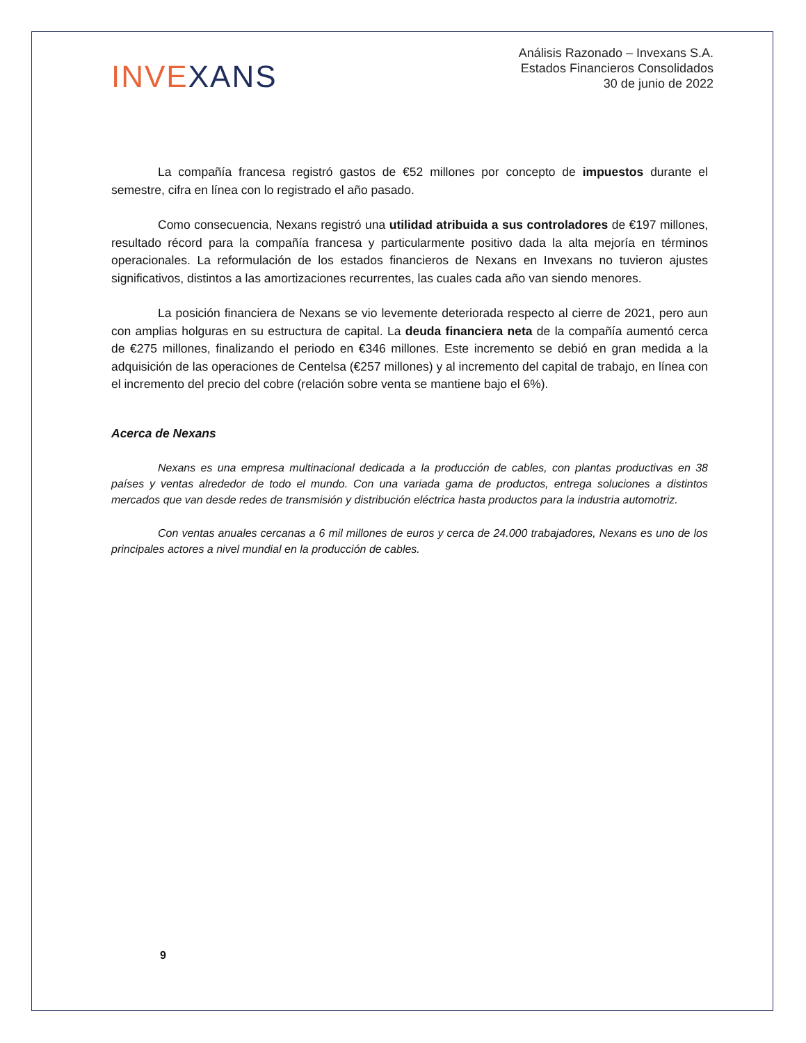INVEXANS
Análisis Razonado – Invexans S.A.
Estados Financieros Consolidados
30 de junio de 2022
La compañía francesa registró gastos de €52 millones por concepto de impuestos durante el semestre, cifra en línea con lo registrado el año pasado.
Como consecuencia, Nexans registró una utilidad atribuida a sus controladores de €197 millones, resultado récord para la compañía francesa y particularmente positivo dada la alta mejoría en términos operacionales. La reformulación de los estados financieros de Nexans en Invexans no tuvieron ajustes significativos, distintos a las amortizaciones recurrentes, las cuales cada año van siendo menores.
La posición financiera de Nexans se vio levemente deteriorada respecto al cierre de 2021, pero aun con amplias holguras en su estructura de capital. La deuda financiera neta de la compañía aumentó cerca de €275 millones, finalizando el periodo en €346 millones. Este incremento se debió en gran medida a la adquisición de las operaciones de Centelsa (€257 millones) y al incremento del capital de trabajo, en línea con el incremento del precio del cobre (relación sobre venta se mantiene bajo el 6%).
Acerca de Nexans
Nexans es una empresa multinacional dedicada a la producción de cables, con plantas productivas en 38 países y ventas alrededor de todo el mundo. Con una variada gama de productos, entrega soluciones a distintos mercados que van desde redes de transmisión y distribución eléctrica hasta productos para la industria automotriz.
Con ventas anuales cercanas a 6 mil millones de euros y cerca de 24.000 trabajadores, Nexans es uno de los principales actores a nivel mundial en la producción de cables.
9